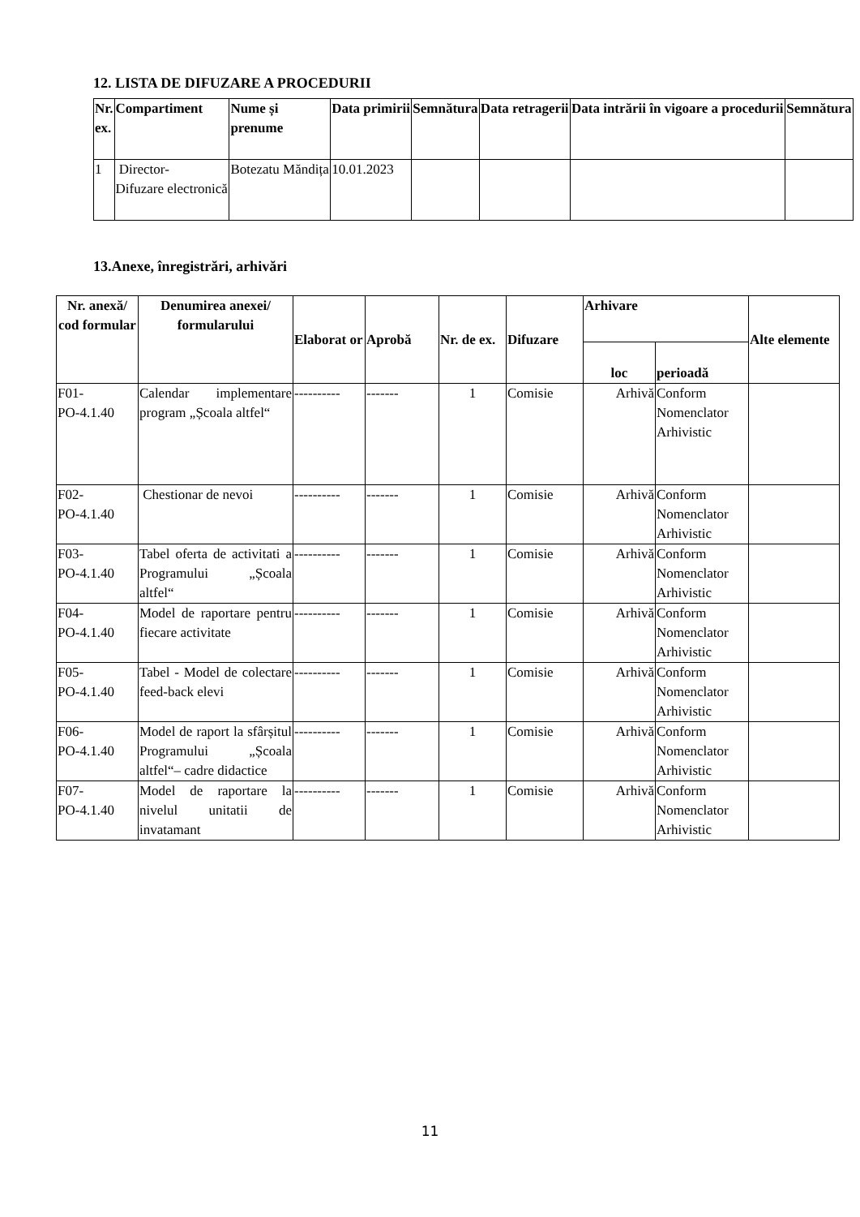12. LISTA DE DIFUZARE A PROCEDURII
| Nr. ex. | Compartiment | Nume și prenume | Data primirii | Semnătura | Data retragerii | Data intrării în vigoare a procedurii | Semnătura |
| --- | --- | --- | --- | --- | --- | --- | --- |
| 1 | Director- Difuzare electronică | Botezatu Măndița | 10.01.2023 | | | | |
13.Anexe, înregistrări, arhivări
| Nr. anexă/ cod formular | Denumirea anexei/ formularului | Elaborat or | Aprobă | Nr. de ex. | Difuzare | Arhivare | | Alte elemente |
| --- | --- | --- | --- | --- | --- | --- | --- | --- |
| | | | | | | loc | perioadă | |
| F01- PO-4.1.40 | Calendar implementare program „Școala altfel“ | ---------- | ------- | 1 | Comisie | Arhivă | Conform Nomenclator Arhivistic | |
| F02- PO-4.1.40 | Chestionar de nevoi | ---------- | ------- | 1 | Comisie | Arhivă | Conform Nomenclator Arhivistic | |
| F03- PO-4.1.40 | Tabel oferta de activitati a Programului „Școala altfel“ | ---------- | ------- | 1 | Comisie | Arhivă | Conform Nomenclator Arhivistic | |
| F04- PO-4.1.40 | Model de raportare pentru fiecare activitate | ---------- | ------- | 1 | Comisie | Arhivă | Conform Nomenclator Arhivistic | |
| F05- PO-4.1.40 | Tabel - Model de colectare feed-back elevi | ---------- | ------- | 1 | Comisie | Arhivă | Conform Nomenclator Arhivistic | |
| F06- PO-4.1.40 | Model de raport la sfârșitul Programului „Școala altfel“– cadre didactice | ---------- | ------- | 1 | Comisie | Arhivă | Conform Nomenclator Arhivistic | |
| F07- PO-4.1.40 | Model de raportare la nivelul unitatii de invatamant | ---------- | ------- | 1 | Comisie | Arhivă | Conform Nomenclator Arhivistic | |
11